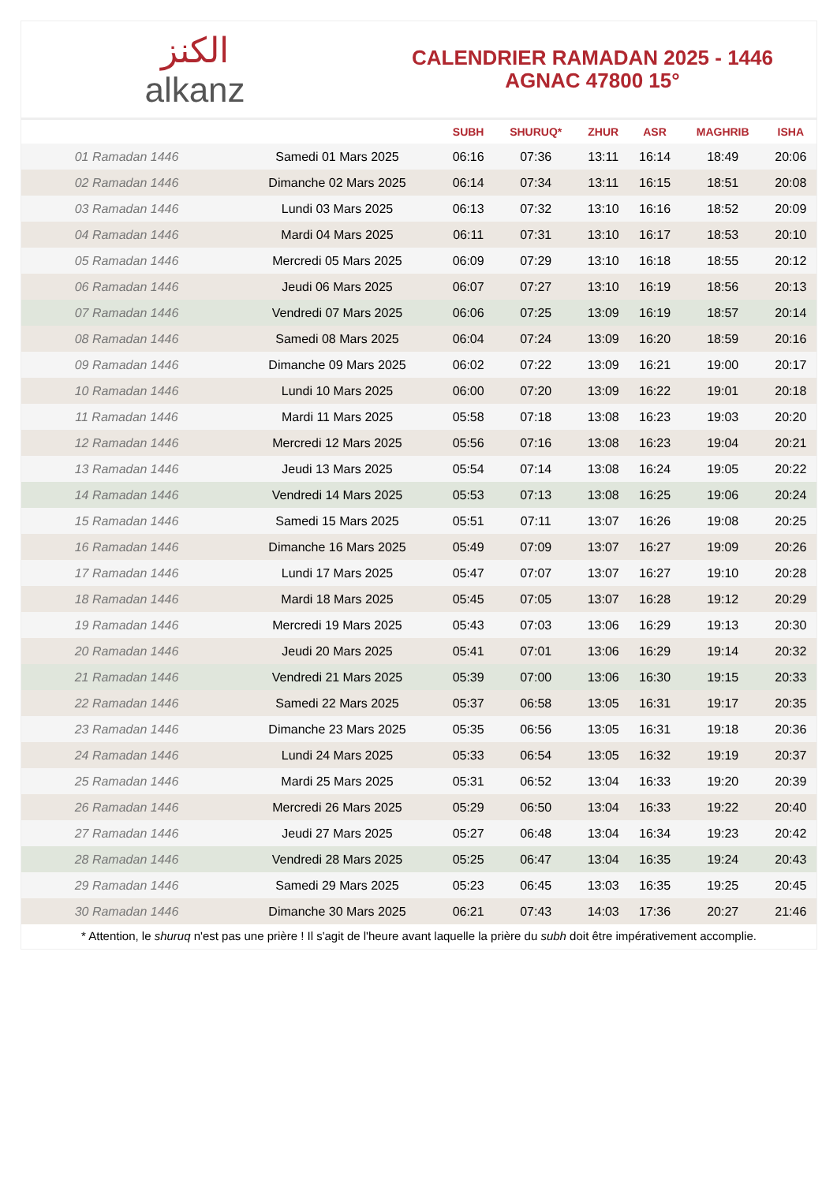ﺍﻟﻜﻨﺰ
alkanz
CALENDRIER RAMADAN 2025 - 1446
AGNAC 47800 15°
| | | SUBH | SHURUQ* | ZHUR | ASR | MAGHRIB | ISHA |
| --- | --- | --- | --- | --- | --- | --- | --- |
| 01 Ramadan 1446 | Samedi 01 Mars 2025 | 06:16 | 07:36 | 13:11 | 16:14 | 18:49 | 20:06 |
| 02 Ramadan 1446 | Dimanche 02 Mars 2025 | 06:14 | 07:34 | 13:11 | 16:15 | 18:51 | 20:08 |
| 03 Ramadan 1446 | Lundi 03 Mars 2025 | 06:13 | 07:32 | 13:10 | 16:16 | 18:52 | 20:09 |
| 04 Ramadan 1446 | Mardi 04 Mars 2025 | 06:11 | 07:31 | 13:10 | 16:17 | 18:53 | 20:10 |
| 05 Ramadan 1446 | Mercredi 05 Mars 2025 | 06:09 | 07:29 | 13:10 | 16:18 | 18:55 | 20:12 |
| 06 Ramadan 1446 | Jeudi 06 Mars 2025 | 06:07 | 07:27 | 13:10 | 16:19 | 18:56 | 20:13 |
| 07 Ramadan 1446 | Vendredi 07 Mars 2025 | 06:06 | 07:25 | 13:09 | 16:19 | 18:57 | 20:14 |
| 08 Ramadan 1446 | Samedi 08 Mars 2025 | 06:04 | 07:24 | 13:09 | 16:20 | 18:59 | 20:16 |
| 09 Ramadan 1446 | Dimanche 09 Mars 2025 | 06:02 | 07:22 | 13:09 | 16:21 | 19:00 | 20:17 |
| 10 Ramadan 1446 | Lundi 10 Mars 2025 | 06:00 | 07:20 | 13:09 | 16:22 | 19:01 | 20:18 |
| 11 Ramadan 1446 | Mardi 11 Mars 2025 | 05:58 | 07:18 | 13:08 | 16:23 | 19:03 | 20:20 |
| 12 Ramadan 1446 | Mercredi 12 Mars 2025 | 05:56 | 07:16 | 13:08 | 16:23 | 19:04 | 20:21 |
| 13 Ramadan 1446 | Jeudi 13 Mars 2025 | 05:54 | 07:14 | 13:08 | 16:24 | 19:05 | 20:22 |
| 14 Ramadan 1446 | Vendredi 14 Mars 2025 | 05:53 | 07:13 | 13:08 | 16:25 | 19:06 | 20:24 |
| 15 Ramadan 1446 | Samedi 15 Mars 2025 | 05:51 | 07:11 | 13:07 | 16:26 | 19:08 | 20:25 |
| 16 Ramadan 1446 | Dimanche 16 Mars 2025 | 05:49 | 07:09 | 13:07 | 16:27 | 19:09 | 20:26 |
| 17 Ramadan 1446 | Lundi 17 Mars 2025 | 05:47 | 07:07 | 13:07 | 16:27 | 19:10 | 20:28 |
| 18 Ramadan 1446 | Mardi 18 Mars 2025 | 05:45 | 07:05 | 13:07 | 16:28 | 19:12 | 20:29 |
| 19 Ramadan 1446 | Mercredi 19 Mars 2025 | 05:43 | 07:03 | 13:06 | 16:29 | 19:13 | 20:30 |
| 20 Ramadan 1446 | Jeudi 20 Mars 2025 | 05:41 | 07:01 | 13:06 | 16:29 | 19:14 | 20:32 |
| 21 Ramadan 1446 | Vendredi 21 Mars 2025 | 05:39 | 07:00 | 13:06 | 16:30 | 19:15 | 20:33 |
| 22 Ramadan 1446 | Samedi 22 Mars 2025 | 05:37 | 06:58 | 13:05 | 16:31 | 19:17 | 20:35 |
| 23 Ramadan 1446 | Dimanche 23 Mars 2025 | 05:35 | 06:56 | 13:05 | 16:31 | 19:18 | 20:36 |
| 24 Ramadan 1446 | Lundi 24 Mars 2025 | 05:33 | 06:54 | 13:05 | 16:32 | 19:19 | 20:37 |
| 25 Ramadan 1446 | Mardi 25 Mars 2025 | 05:31 | 06:52 | 13:04 | 16:33 | 19:20 | 20:39 |
| 26 Ramadan 1446 | Mercredi 26 Mars 2025 | 05:29 | 06:50 | 13:04 | 16:33 | 19:22 | 20:40 |
| 27 Ramadan 1446 | Jeudi 27 Mars 2025 | 05:27 | 06:48 | 13:04 | 16:34 | 19:23 | 20:42 |
| 28 Ramadan 1446 | Vendredi 28 Mars 2025 | 05:25 | 06:47 | 13:04 | 16:35 | 19:24 | 20:43 |
| 29 Ramadan 1446 | Samedi 29 Mars 2025 | 05:23 | 06:45 | 13:03 | 16:35 | 19:25 | 20:45 |
| 30 Ramadan 1446 | Dimanche 30 Mars 2025 | 06:21 | 07:43 | 14:03 | 17:36 | 20:27 | 21:46 |
* Attention, le shuruq n'est pas une prière ! Il s'agit de l'heure avant laquelle la prière du subh doit être impérativement accomplie.